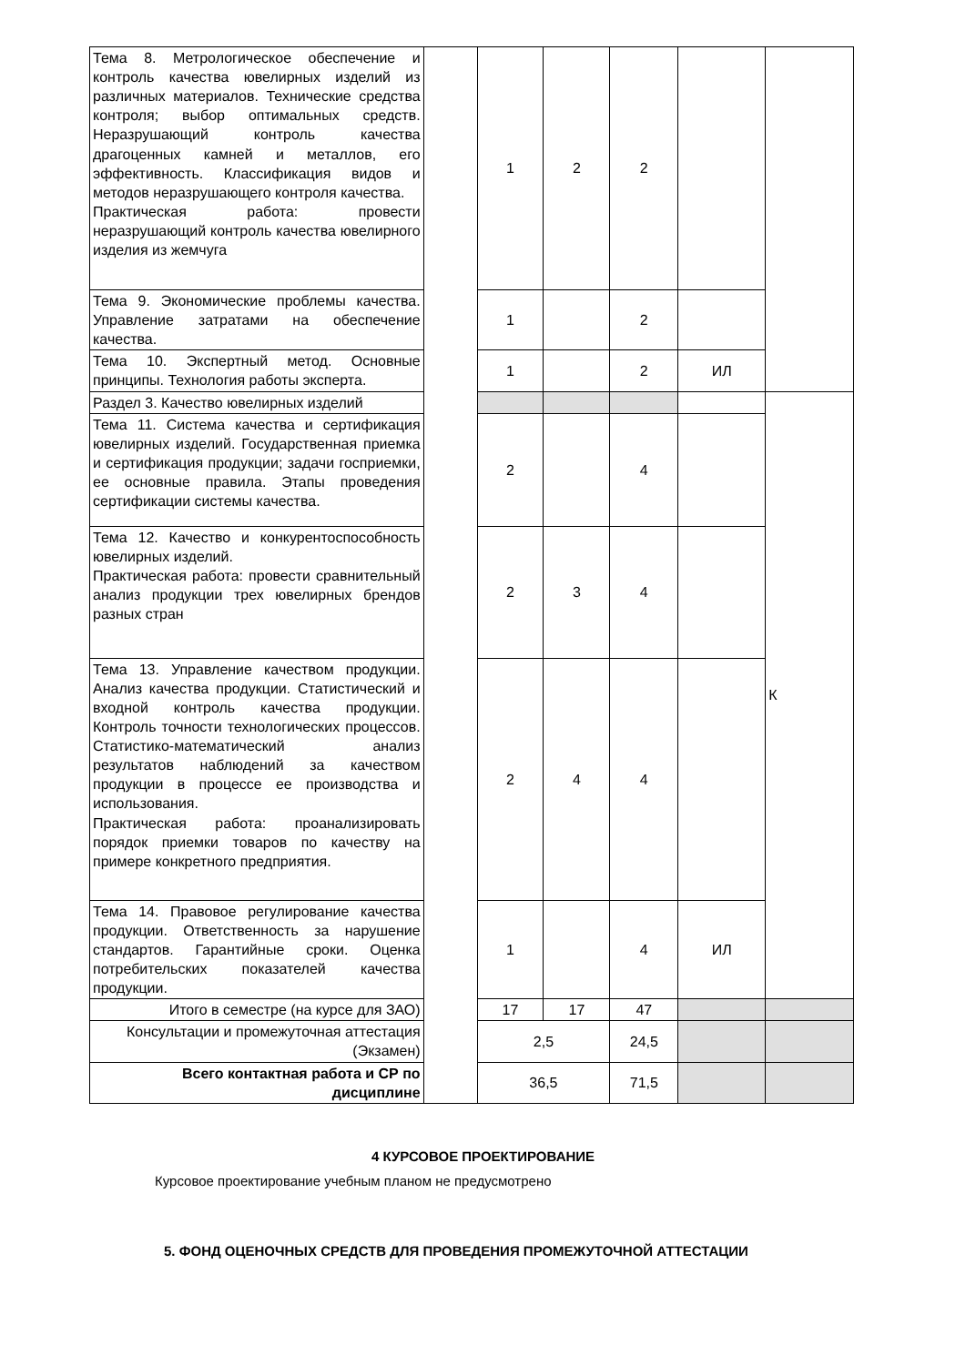| Тема 8. Метрологическое обеспечение и контроль качества ювелирных изделий из различных материалов. Технические средства контроля; выбор оптимальных средств. Неразрушающий контроль качества драгоценных камней и металлов, его эффективность. Классификация видов и методов неразрушающего контроля качества. Практическая работа: провести неразрушающий контроль качества ювелирного изделия из жемчуга | | 1 | 2 | 2 | | |
| Тема 9. Экономические проблемы качества. Управление затратами на обеспечение качества. | | 1 | | 2 | | |
| Тема 10. Экспертный метод. Основные принципы. Технология работы эксперта. | | 1 | | 2 | ИЛ | |
| Раздел 3. Качество ювелирных изделий | | | | | | К |
| Тема 11. Система качества и сертификация ювелирных изделий. Государственная приемка и сертификация продукции; задачи госприемки, ее основные правила. Этапы проведения сертификации системы качества. | | 2 | | 4 | | |
| Тема 12. Качество и конкурентоспособность ювелирных изделий. Практическая работа: провести сравнительный анализ продукции трех ювелирных брендов разных стран | | 2 | 3 | 4 | | |
| Тема 13. Управление качеством продукции. Анализ качества продукции. Статистический и входной контроль качества продукции. Контроль точности технологических процессов. Статистико-математический анализ результатов наблюдений за качеством продукции в процессе ее производства и использования. Практическая работа: проанализировать порядок приемки товаров по качеству на примере конкретного предприятия. | | 2 | 4 | 4 | | |
| Тема 14. Правовое регулирование качества продукции. Ответственность за нарушение стандартов. Гарантийные сроки. Оценка потребительских показателей качества продукции. | | 1 | | 4 | ИЛ | |
| Итого в семестре (на курсе для ЗАО) | | 17 | 17 | 47 | | |
| Консультации и промежуточная аттестация (Экзамен) | | 2,5 | | 24,5 | | |
| Всего контактная работа и СР по дисциплине | | 36,5 | | 71,5 | | |
4 КУРСОВОЕ ПРОЕКТИРОВАНИЕ
Курсовое проектирование учебным планом не предусмотрено
5. ФОНД ОЦЕНОЧНЫХ СРЕДСТВ ДЛЯ ПРОВЕДЕНИЯ ПРОМЕЖУТОЧНОЙ АТТЕСТАЦИИ